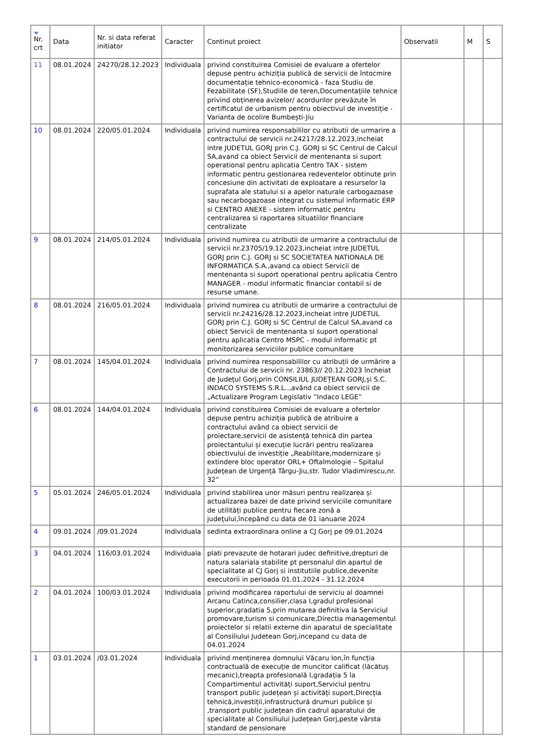| Nr. crt | Data | Nr. si data referat initiator | Caracter | Continut proiect | Observatii | M | S |
| --- | --- | --- | --- | --- | --- | --- | --- |
| 11 | 08.01.2024 | 24270/28.12.2023 | Individuala | privind constituirea Comisiei de evaluare a ofertelor depuse pentru achiziția publică de servicii de întocmire documentație tehnico-economică - faza Studiu de Fezabilitate (SF),Studiile de teren,Documentațiile tehnice privind obținerea avizelor/ acordurilor prevăzute în certificatul de urbanism pentru obiectivul de investiție - Varianta de ocolire Bumbești-Jiu | | | |
| 10 | 08.01.2024 | 220/05.01.2024 | Individuala | privind numirea responsabililor cu atributii de urmarire a contractului de servicii nr.24217/28.12.2023,incheiat intre JUDETUL GORJ prin C.J. GORJ si SC Centrul de Calcul SA,avand ca obiect Servicii de mentenanta si suport operational pentru aplicatia Centro TAX - sistem informatic pentru gestionarea redeventelor obtinute prin concesiune din activitati de exploatare a resurselor la suprafata ale statului si a apelor naturale carbogazoase sau necarbogazoase integrat cu sistemul informatic ERP si CENTRO ANEXE - sistem informatic pentru centralizarea si raportarea situatiilor financiare centralizate | | | |
| 9 | 08.01.2024 | 214/05.01.2024 | Individuala | privind numirea cu atributii de urmarire a contractului de servicii nr.23705/19.12.2023,incheiat intre JUDETUL GORJ prin C.J. GORJ si SC SOCIETATEA NATIONALA DE INFORMATICA S.A.,avand ca obiect Servicii de mentenanta si suport operational pentru aplicatia Centro MANAGER - modul informatic financiar contabil si de resurse umane. | | | |
| 8 | 08.01.2024 | 216/05.01.2024 | Individuala | privind numirea cu atributii de urmarire a contractului de servicii nr.24216/28.12.2023,incheiat intre JUDETUL GORJ prin C.J. GORJ si SC Centrul de Calcul SA,avand ca obiect Servicii de mentenanta si suport operational pentru aplicatia Centro MSPC - modul informatic pt monitorizarea serviciilor publice comunitare | | | |
| 7 | 08.01.2024 | 145/04.01.2024 | Individuala | privind numirea responsabililor cu atribuții de urmărire a Contractului de servicii nr. 23863// 20.12.2023 încheiat de Județul Gorj,prin CONSILIUL JUDEȚEAN GORJ,și S.C. INDACO SYSTEMS S.R.L..,având ca obiect servicii de „Actualizare Program Legislativ ”Indaco LEGE” | | | |
| 6 | 08.01.2024 | 144/04.01.2024 | Individuala | privind constituirea Comisiei de evaluare a ofertelor depuse pentru achiziția publică de atribuire a contractului având ca obiect servicii de proiectare,servicii de asistență tehnică din partea proiectantului și execuție lucrări pentru realizarea obiectivului de investiție „Reabilitare,modernizare și extindere bloc operator ORL+ Oftalmologie – Spitalul Județean de Urgență Târgu-Jiu,str. Tudor Vladimirescu,nr. 32” | | | |
| 5 | 05.01.2024 | 246/05.01.2024 | Individuala | privind stabilirea unor măsuri pentru realizarea și actualizarea bazei de date privind serviciile comunitare de utilități publice pentru fiecare zonă a județului,începând cu data de 01 ianuarie 2024 | | | |
| 4 | 09.01.2024 | /09.01.2024 | Individuala | sedinta extraordinara online a CJ Gorj pe 09.01.2024 | | | |
| 3 | 04.01.2024 | 116/03.01.2024 | Individuala | plati prevazute de hotarari judec definitive,drepturi de natura salariala stabilite pt personalul din apartul de specialitate al CJ Gorj si institutiile publice,devenite executorii in perioada 01.01.2024 - 31.12.2024 | | | |
| 2 | 04.01.2024 | 100/03.01.2024 | Individuala | privind modificarea raportului de serviciu al doamnei Arcanu Catinca,consilier,clasa I,gradul profesional superior,gradatia 5,prin mutarea definitiva la Serviciul promovare,turism si comunicare,Directia managementul proiectelor si relatii externe din aparatul de specialitate al Consiliului Judetean Gorj,incepand cu data de 04.01.2024 | | | |
| 1 | 03.01.2024 | /03.01.2024 | Individuala | privind menținerea domnului Văcaru Ion,în funcția contractuală de execuție de muncitor calificat (lăcătuș mecanic),treapta profesională I,gradația 5 la Compartimentul activități suport,Serviciul pentru transport public județean și activități suport,Direcția tehnică,investiții,infrastructură drumuri publice și ,transport public județean din cadrul aparatului de specialitate al Consiliului Județean Gorj,peste vârsta standard de pensionare | | | |